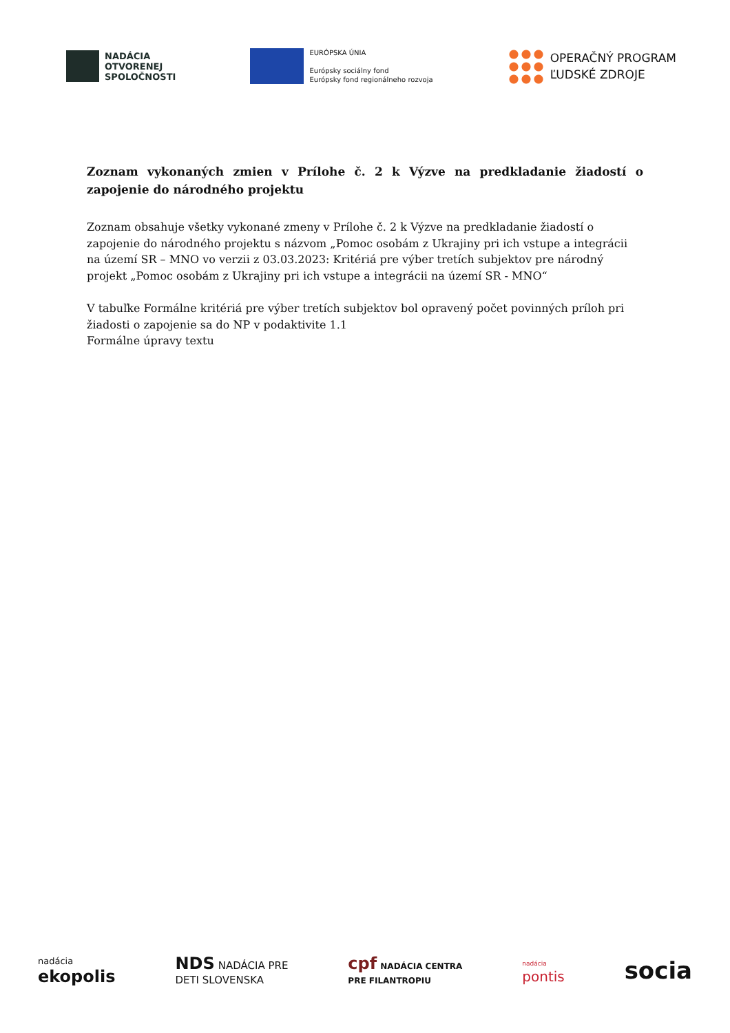NADÁCIA
OTVORENEJ
SPOLOČNOSTI
EURÓPSKA ÚNIA
Európsky sociálny fond
Európsky fond regionálneho rozvoja
OPERAČNÝ PROGRAM
ĽUDSKÉ ZDROJE
Zoznam vykonaných zmien v Prílohe č. 2 k Výzve na predkladanie žiadostí o zapojenie do národného projektu
Zoznam obsahuje všetky vykonané zmeny v Prílohe č. 2 k Výzve na predkladanie žiadostí o zapojenie do národného projektu s názvom „Pomoc osobám z Ukrajiny pri ich vstupe a integrácii na území SR – MNO vo verzii z 03.03.2023: Kritériá pre výber tretích subjektov pre národný projekt „Pomoc osobám z Ukrajiny pri ich vstupe a integrácii na území SR - MNO“
V tabuľke Formálne kritériá pre výber tretích subjektov bol opravený počet povinných príloh pri žiadosti o zapojenie sa do NP v podaktivite 1.1
Formálne úpravy textu
nadácia
ekopolis
NDS NADÁCIA PRE
DETI SLOVENSKA
cpf NADÁCIA CENTRA
PRE FILANTROPIU
nadácia
pontis
socia